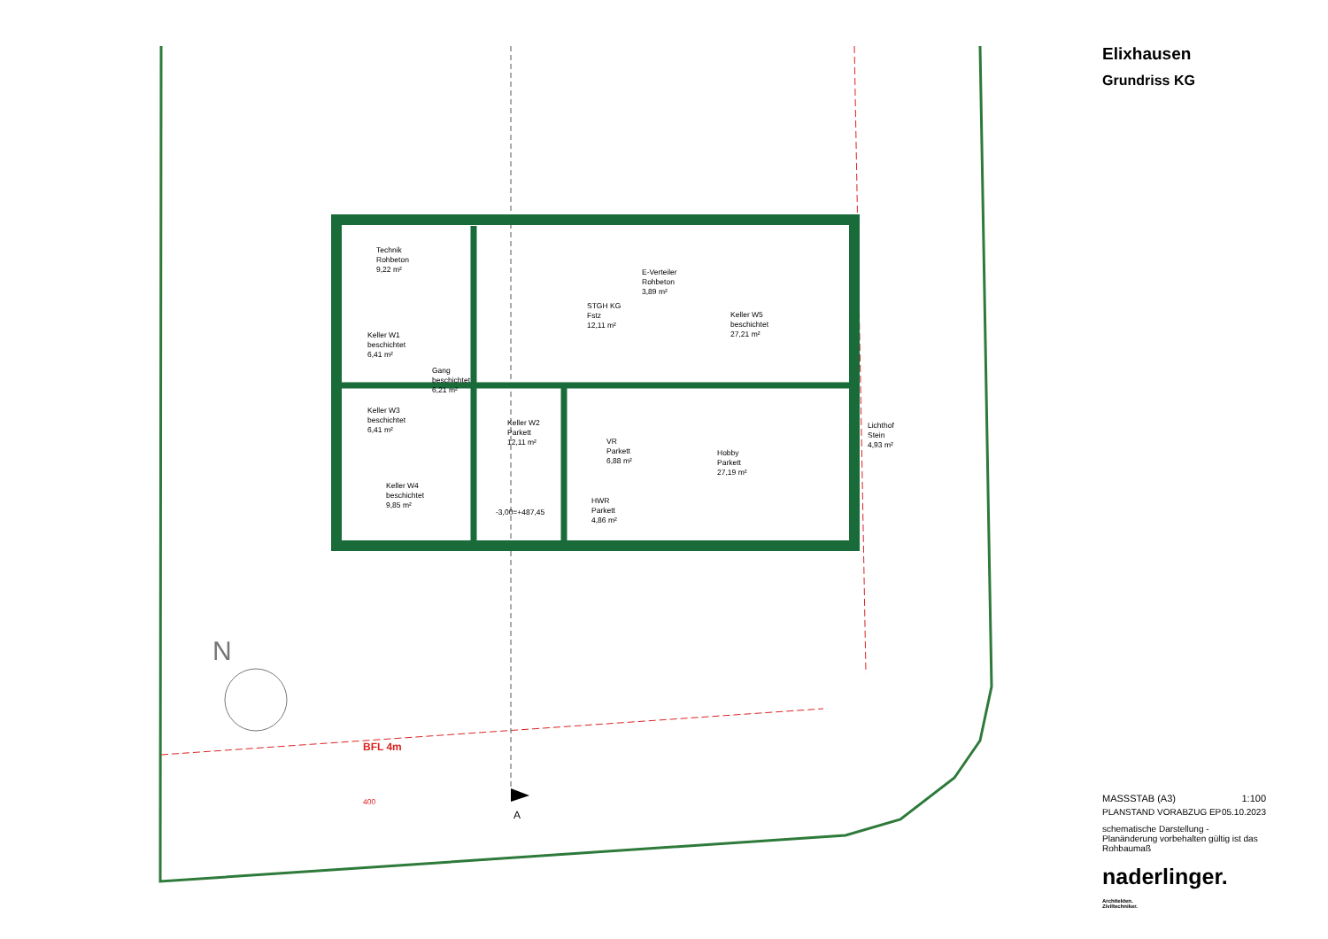N
Technik
Rohbeton
9,22 m²
Keller W1
beschichtet
6,41 m²
Gang
beschichtet
6,21 m²
Keller W3
beschichtet
6,41 m²
Keller W4
beschichtet
9,85 m²
STGH KG
Fstz
12,11 m²
E-Verteiler
Rohbeton
3,89 m²
Keller W5
beschichtet
27,21 m²
Keller W2
Parkett
12,11 m²
VR
Parkett
6,88 m²
HWR
Parkett
4,86 m²
Hobby
Parkett
27,19 m²
Lichthof
Stein
4,93 m²
-3,00=+487,45
BFL 4m
400
A
Elixhausen
Grundriss KG
MASSSTAB (A3) 1:100
PLANSTAND VORABZUG EP 05.10.2023
schematische Darstellung - Planänderung vorbehalten gültig ist das Rohbaumaß
naderlinger. Architekten.
Ziviltechniker.